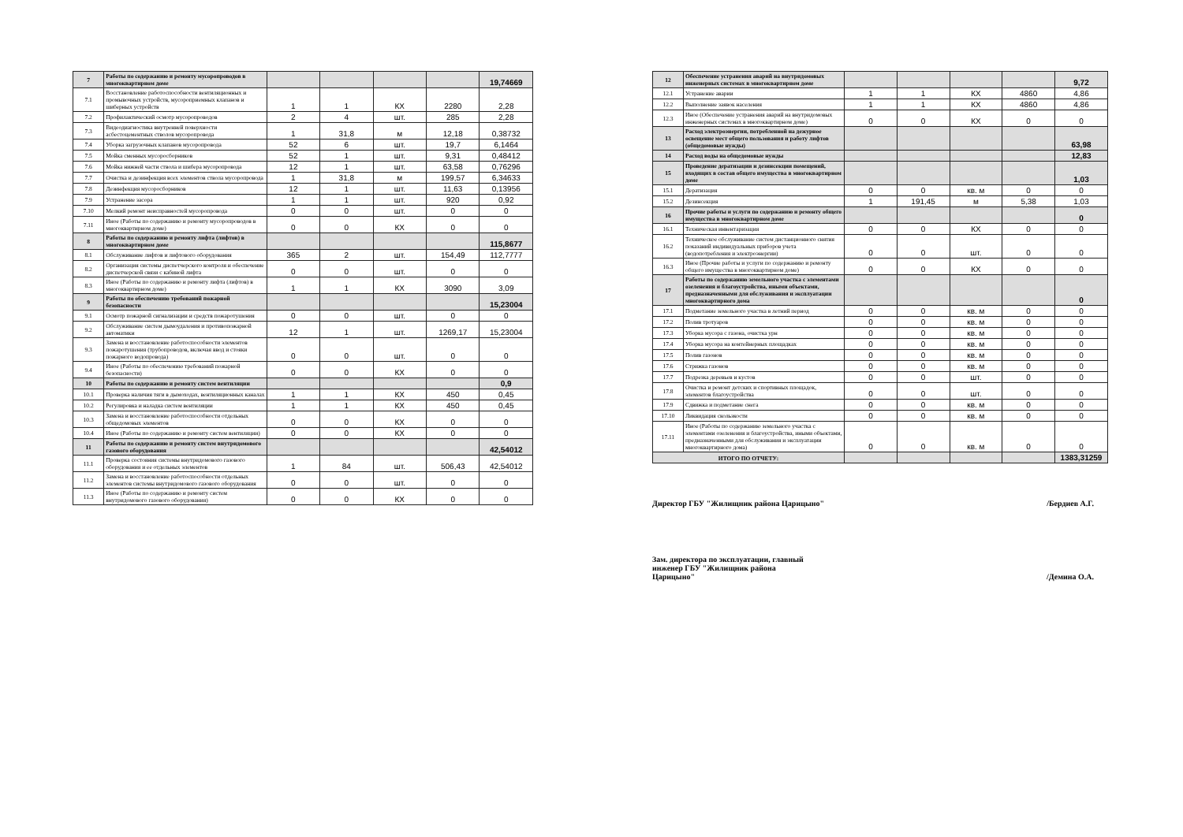| 7 | Работы по содержанию и ремонту мусоропроводов в многоквартирном доме | | | | | 19,74669 |
| 7.1 | Восстановление работоспособности вентиляционных и промывочных устройств, мусороприемных клапанов и шиберных устройств | 1 | 1 | КХ | 2280 | 2,28 |
| 7.2 | Профилактический осмотр мусоропроводов | 2 | 4 | шт. | 285 | 2,28 |
| 7.3 | Видеодиагностика внутренней поверхности асбестоцементных стволов мусоропровода | 1 | 31,8 | м | 12,18 | 0,38732 |
| 7.4 | Уборка загрузочных клапанов мусоропровода | 52 | 6 | шт. | 19,7 | 6,1464 |
| 7.5 | Мойка сменных мусоросборников | 52 | 1 | шт. | 9,31 | 0,48412 |
| 7.6 | Мойка нижней части ствола и шибера мусоропровода | 12 | 1 | шт. | 63,58 | 0,76296 |
| 7.7 | Очистка и дезинфекция всех элементов ствола мусоропровода | 1 | 31,8 | м | 199,57 | 6,34633 |
| 7.8 | Дезинфекция мусоросборников | 12 | 1 | шт. | 11,63 | 0,13956 |
| 7.9 | Устранение засора | 1 | 1 | шт. | 920 | 0,92 |
| 7.10 | Мелкий ремонт неисправностей мусоропровода | 0 | 0 | шт. | 0 | 0 |
| 7.11 | Иное (Работы по содержанию и ремонту мусоропроводов в многоквартирном доме) | 0 | 0 | КХ | 0 | 0 |
| 8 | Работы по содержанию и ремонту лифта (лифтов) в многоквартирном доме | | | | | 115,8677 |
| 8.1 | Обслуживание лифтов и лифтового оборудования | 365 | 2 | шт. | 154,49 | 112,7777 |
| 8.2 | Организация системы диспетчерского контроля и обеспечение диспетчерской связи с кабиной лифта | 0 | 0 | шт. | 0 | 0 |
| 8.3 | Иное (Работы по содержанию и ремонту лифта (лифтов) в многоквартирном доме) | 1 | 1 | КХ | 3090 | 3,09 |
| 9 | Работы по обеспечению требований пожарной безопасности | | | | | 15,23004 |
| 9.1 | Осмотр пожарной сигнализации и средств пожаротушения | 0 | 0 | шт. | 0 | 0 |
| 9.2 | Обслуживание систем дымоудаления и противопожарной автоматики | 12 | 1 | шт. | 1269,17 | 15,23004 |
| 9.3 | Замена и восстановление работоспособности элементов пожаротушения (трубопроводов, включая ввод и стояки пожарного водопровода) | 0 | 0 | шт. | 0 | 0 |
| 9.4 | Иное (Работы по обеспечению требований пожарной безопасности) | 0 | 0 | КХ | 0 | 0 |
| 10 | Работы по содержанию и ремонту систем вентиляции | | | | | 0,9 |
| 10.1 | Проверка наличия тяги в дымоходах, вентиляционных каналах | 1 | 1 | КХ | 450 | 0,45 |
| 10.2 | Регулировка и наладка систем вентиляции | 1 | 1 | КХ | 450 | 0,45 |
| 10.3 | Замена и восстановление работоспособности отдельных общедомовых элементов | 0 | 0 | КХ | 0 | 0 |
| 10.4 | Иное (Работы по содержанию и ремонту систем вентиляции) | 0 | 0 | КХ | 0 | 0 |
| 11 | Работы по содержанию и ремонту систем внутридомового газового оборудования | | | | | 42,54012 |
| 11.1 | Проверка состояния системы внутридомового газового оборудования и ее отдельных элементов | 1 | 84 | шт. | 506,43 | 42,54012 |
| 11.2 | Замена и восстановление работоспособности отдельных элементов системы внутридомового газового оборудования | 0 | 0 | шт. | 0 | 0 |
| 11.3 | Иное (Работы по содержанию и ремонту систем внутридомового газового оборудования) | 0 | 0 | КХ | 0 | 0 |
| 12 | Обеспечение устранения аварий на внутридомовых инженерных системах в многоквартирном доме | | | | | 9,72 |
| 12.1 | Устранение аварии | 1 | 1 | КХ | 4860 | 4,86 |
| 12.2 | Выполнение заявок населения | 1 | 1 | КХ | 4860 | 4,86 |
| 12.3 | Иное (Обеспечение устранения аварий на внутридомовых инженерных системах в многоквартирном доме) | 0 | 0 | КХ | 0 | 0 |
| 13 | Расход электроэнергии, потребленной на дежурное освещение мест общего пользования и работу лифтов (общедомовые нужды) | | | | | 63,98 |
| 14 | Расход воды на общедомовые нужды | | | | | 12,83 |
| 15 | Проведение дератизации и дезинсекции помещений, входящих в состав общего имущества в многоквартирном доме | | | | | 1,03 |
| 15.1 | Дератизация | 0 | 0 | кв. м | 0 | 0 |
| 15.2 | Дезинсекция | 1 | 191,45 | м | 5,38 | 1,03 |
| 16 | Прочие работы и услуги по содержанию и ремонту общего имущества в многоквартирном доме | | | | | 0 |
| 16.1 | Техническая инвентаризация | 0 | 0 | КХ | 0 | 0 |
| 16.2 | Техническое обслуживание систем дистанционного снятия показаний индивидуальных приборов учета (водопотребления и электроэнергии) | 0 | 0 | шт. | 0 | 0 |
| 16.3 | Иное (Прочие работы и услуги по содержанию и ремонту общего имущества в многоквартирном доме) | 0 | 0 | КХ | 0 | 0 |
| 17 | Работы по содержанию земельного участка с элементами озеленения и благоустройства, иными объектами, предназначенными для обслуживания и эксплуатации многоквартирного дома | | | | | 0 |
| 17.1 | Подметание земельного участка в летний период | 0 | 0 | кв. м | 0 | 0 |
| 17.2 | Полив тротуаров | 0 | 0 | кв. м | 0 | 0 |
| 17.3 | Уборка мусора с газона, очистка урн | 0 | 0 | кв. м | 0 | 0 |
| 17.4 | Уборка мусора на контейнерных площадках | 0 | 0 | кв. м | 0 | 0 |
| 17.5 | Полив газонов | 0 | 0 | кв. м | 0 | 0 |
| 17.6 | Стрижка газонов | 0 | 0 | кв. м | 0 | 0 |
| 17.7 | Подрезка деревьев и кустов | 0 | 0 | шт. | 0 | 0 |
| 17.8 | Очистка и ремонт детских и спортивных площадок, элементов благоустройства | 0 | 0 | шт. | 0 | 0 |
| 17.9 | Сдвижка и подметание снега | 0 | 0 | кв. м | 0 | 0 |
| 17.10 | Ликвидация скользкости | 0 | 0 | кв. м | 0 | 0 |
| 17.11 | Иное (Работы по содержанию земельного участка с элементами озеленения и благоустройства, иными объектами, предназначенными для обслуживания и эксплуатации многоквартирного дома) | 0 | 0 | кв. м | 0 | 0 |
| ИТОГО ПО ОТЧЕТУ: | | | | | | 1383,31259 |
Директор ГБУ "Жилищник района Царицыно" /Бердиев А.Г.
Зам. директора по эксплуатации, главный
инженер ГБУ "Жилищник района
Царицыно" /Демина О.А.